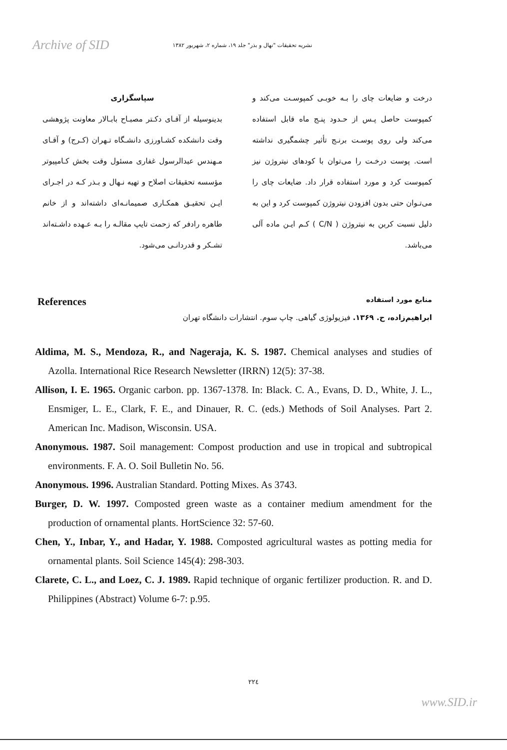Archive of SID
نشریه تحقیقات "نهال و بذر" جلد ۱۹، شماره ۲، شهریور ۱۳۸۲
درخت و ضایعات چای را بـه خوبـی کمپوسـت می‌کند و کمپوست حاصل پـس از حـدود پنـج ماه قابل استفاده می‌کند ولی روی پوسـت برنـج تأثیر چشمگیری نداشته است. پوست درخـت را می‌توان با کودهای نیتروژن نیز کمپوست کرد و مورد استفاده قرار داد. ضایعات چای را می‌تـوان حتی بدون افزودن نیتروژن کمپوست کرد و این به دلیل نسبت کربن به نیتروژن ( C/N ) کـم ایـن ماده آلی می‌باشد.
سپاسگزاری
بدینوسیله از آقـای دکـتر مصبـاح بابـالار معاونت پژوهشی وقت دانشکده کشـاورزی دانشـگاه تـهران (کـرج) و آقـای مـهندس عبدالرسول غفاری مسئول وقت بخش کـامپیوتر مؤسسه تحقیقات اصلاح و تهیه نـهال و بـذر کـه در اجـرای ایـن تحقیـق همکـاری صمیمانـه‌ای داشته‌اند و از خانم طاهره رادفر که زحمت تایپ مقالـه را بـه عـهده داشـته‌اند تشـکر و قدردانـی می‌شود.
References منابع مورد استفاده
ابراهیم‌زاده، ح. ۱۳۶۹. فیزیولوژی گیاهی. چاپ سوم. انتشارات دانشگاه تهران
Aldima, M. S., Mendoza, R., and Nageraja, K. S. 1987. Chemical analyses and studies of Azolla. International Rice Research Newsletter (IRRN) 12(5): 37-38.
Allison, I. E. 1965. Organic carbon. pp. 1367-1378. In: Black. C. A., Evans, D. D., White, J. L., Ensmiger, L. E., Clark, F. E., and Dinauer, R. C. (eds.) Methods of Soil Analyses. Part 2. American Inc. Madison, Wisconsin. USA.
Anonymous. 1987. Soil management: Compost production and use in tropical and subtropical environments. F. A. O. Soil Bulletin No. 56.
Anonymous. 1996. Australian Standard. Potting Mixes. As 3743.
Burger, D. W. 1997. Composted green waste as a container medium amendment for the production of ornamental plants. HortScience 32: 57-60.
Chen, Y., Inbar, Y., and Hadar, Y. 1988. Composted agricultural wastes as potting media for ornamental plants. Soil Science 145(4): 298-303.
Clarete, C. L., and Loez, C. J. 1989. Rapid technique of organic fertilizer production. R. and D. Philippines (Abstract) Volume 6-7: p.95.
۲۲٤
www.SID.ir